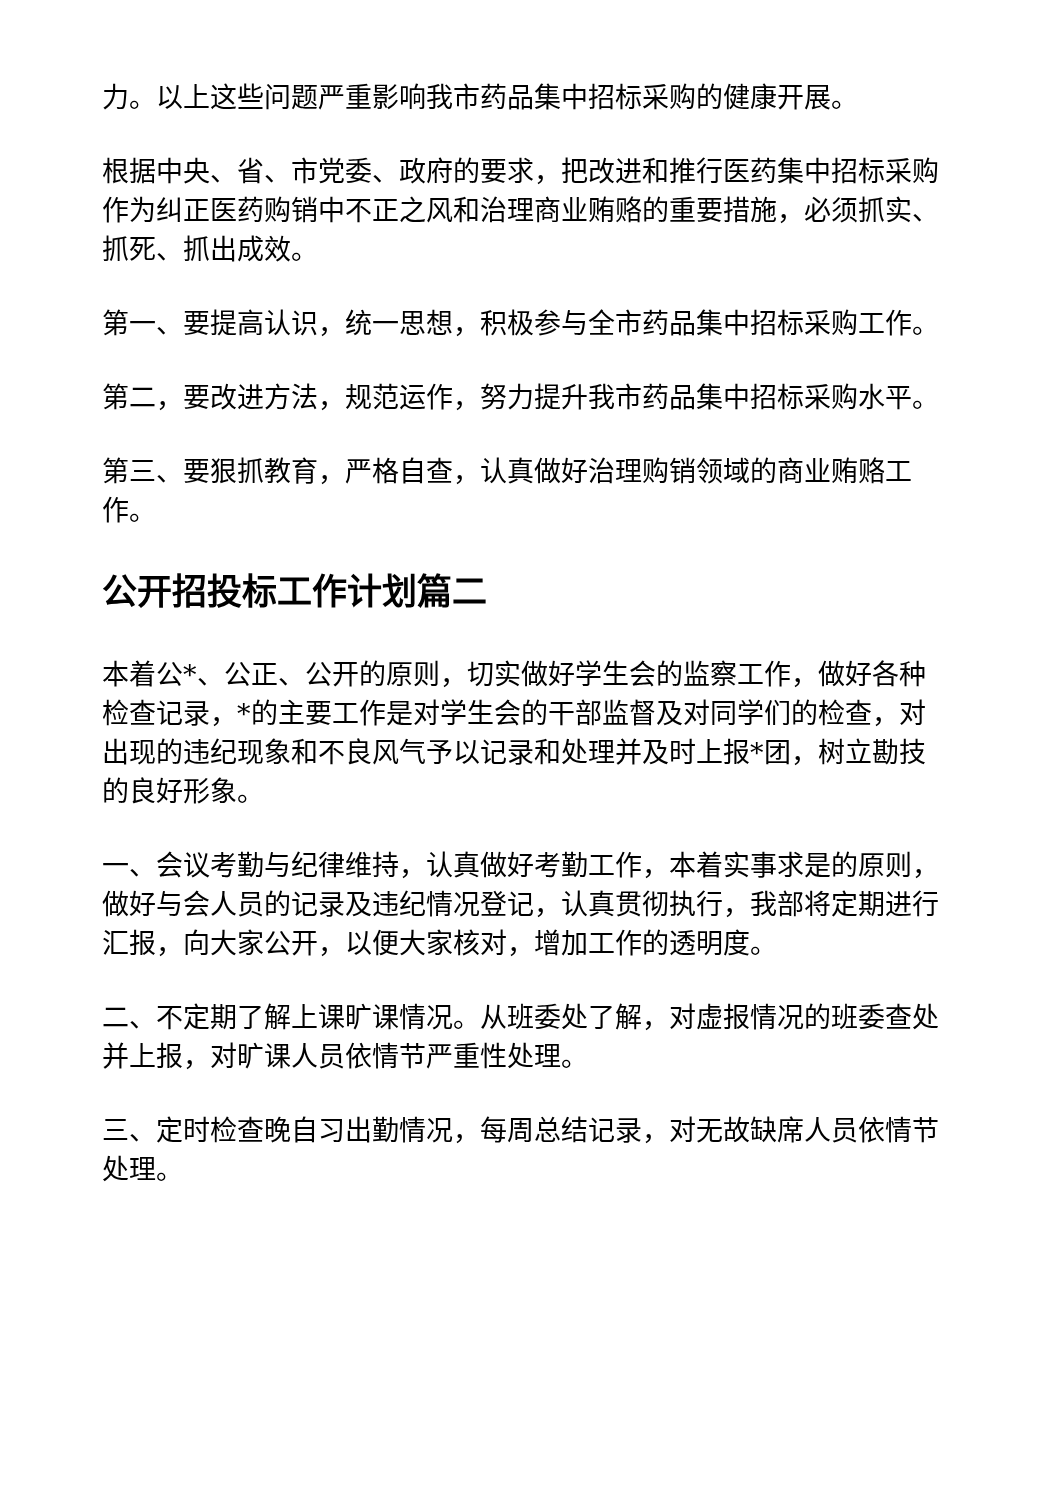力。以上这些问题严重影响我市药品集中招标采购的健康开展。
根据中央、省、市党委、政府的要求，把改进和推行医药集中招标采购作为纠正医药购销中不正之风和治理商业贿赂的重要措施，必须抓实、抓死、抓出成效。
第一、要提高认识，统一思想，积极参与全市药品集中招标采购工作。
第二，要改进方法，规范运作，努力提升我市药品集中招标采购水平。
第三、要狠抓教育，严格自查，认真做好治理购销领域的商业贿赂工作。
公开招投标工作计划篇二
本着公*、公正、公开的原则，切实做好学生会的监察工作，做好各种检查记录，*的主要工作是对学生会的干部监督及对同学们的检查，对出现的违纪现象和不良风气予以记录和处理并及时上报*团，树立勘技的良好形象。
一、会议考勤与纪律维持，认真做好考勤工作，本着实事求是的原则，做好与会人员的记录及违纪情况登记，认真贯彻执行，我部将定期进行汇报，向大家公开，以便大家核对，增加工作的透明度。
二、不定期了解上课旷课情况。从班委处了解，对虚报情况的班委查处并上报，对旷课人员依情节严重性处理。
三、定时检查晚自习出勤情况，每周总结记录，对无故缺席人员依情节处理。